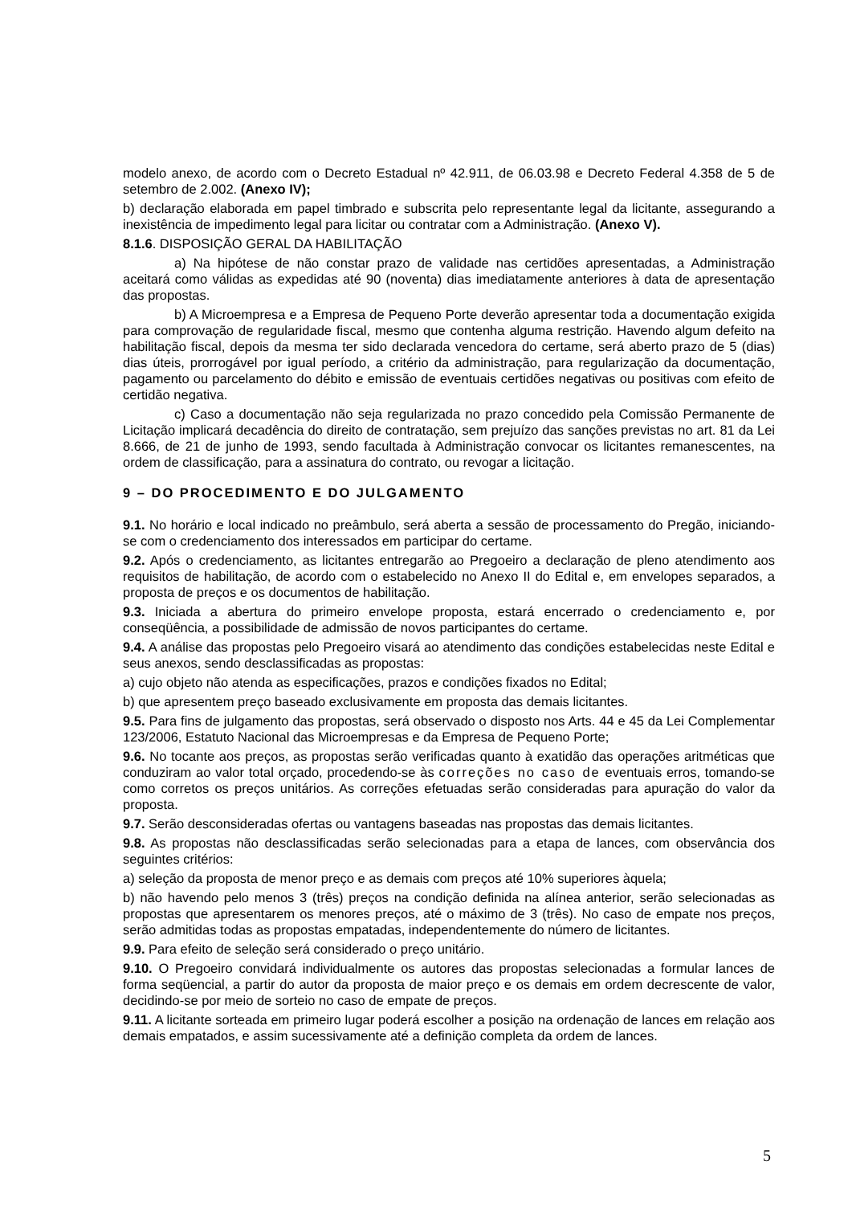modelo anexo, de acordo com o Decreto Estadual nº 42.911, de 06.03.98 e Decreto Federal 4.358 de 5 de setembro de 2.002. (Anexo IV);
b) declaração elaborada em papel timbrado e subscrita pelo representante legal da licitante, assegurando a inexistência de impedimento legal para licitar ou contratar com a Administração. (Anexo V).
8.1.6. DISPOSIÇÃO GERAL DA HABILITAÇÃO
a) Na hipótese de não constar prazo de validade nas certidões apresentadas, a Administração aceitará como válidas as expedidas até 90 (noventa) dias imediatamente anteriores à data de apresentação das propostas.
b) A Microempresa e a Empresa de Pequeno Porte deverão apresentar toda a documentação exigida para comprovação de regularidade fiscal, mesmo que contenha alguma restrição. Havendo algum defeito na habilitação fiscal, depois da mesma ter sido declarada vencedora do certame, será aberto prazo de 5 (dias) dias úteis, prorrogável por igual período, a critério da administração, para regularização da documentação, pagamento ou parcelamento do débito e emissão de eventuais certidões negativas ou positivas com efeito de certidão negativa.
c) Caso a documentação não seja regularizada no prazo concedido pela Comissão Permanente de Licitação implicará decadência do direito de contratação, sem prejuízo das sanções previstas no art. 81 da Lei 8.666, de 21 de junho de 1993, sendo facultada à Administração convocar os licitantes remanescentes, na ordem de classificação, para a assinatura do contrato, ou revogar a licitação.
9 – DO PROCEDIMENTO E DO JULGAMENTO
9.1. No horário e local indicado no preâmbulo, será aberta a sessão de processamento do Pregão, iniciando-se com o credenciamento dos interessados em participar do certame.
9.2. Após o credenciamento, as licitantes entregarão ao Pregoeiro a declaração de pleno atendimento aos requisitos de habilitação, de acordo com o estabelecido no Anexo II do Edital e, em envelopes separados, a proposta de preços e os documentos de habilitação.
9.3. Iniciada a abertura do primeiro envelope proposta, estará encerrado o credenciamento e, por conseqüência, a possibilidade de admissão de novos participantes do certame.
9.4. A análise das propostas pelo Pregoeiro visará ao atendimento das condições estabelecidas neste Edital e seus anexos, sendo desclassificadas as propostas:
a) cujo objeto não atenda as especificações, prazos e condições fixados no Edital;
b) que apresentem preço baseado exclusivamente em proposta das demais licitantes.
9.5. Para fins de julgamento das propostas, será observado o disposto nos Arts. 44 e 45 da Lei Complementar 123/2006, Estatuto Nacional das Microempresas e da Empresa de Pequeno Porte;
9.6. No tocante aos preços, as propostas serão verificadas quanto à exatidão das operações aritméticas que conduziram ao valor total orçado, procedendo-se às correções no caso de eventuais erros, tomando-se como corretos os preços unitários. As correções efetuadas serão consideradas para apuração do valor da proposta.
9.7. Serão desconsideradas ofertas ou vantagens baseadas nas propostas das demais licitantes.
9.8. As propostas não desclassificadas serão selecionadas para a etapa de lances, com observância dos seguintes critérios:
a) seleção da proposta de menor preço e as demais com preços até 10% superiores àquela;
b) não havendo pelo menos 3 (três) preços na condição definida na alínea anterior, serão selecionadas as propostas que apresentarem os menores preços, até o máximo de 3 (três). No caso de empate nos preços, serão admitidas todas as propostas empatadas, independentemente do número de licitantes.
9.9. Para efeito de seleção será considerado o preço unitário.
9.10. O Pregoeiro convidará individualmente os autores das propostas selecionadas a formular lances de forma seqüencial, a partir do autor da proposta de maior preço e os demais em ordem decrescente de valor, decidindo-se por meio de sorteio no caso de empate de preços.
9.11. A licitante sorteada em primeiro lugar poderá escolher a posição na ordenação de lances em relação aos demais empatados, e assim sucessivamente até a definição completa da ordem de lances.
5